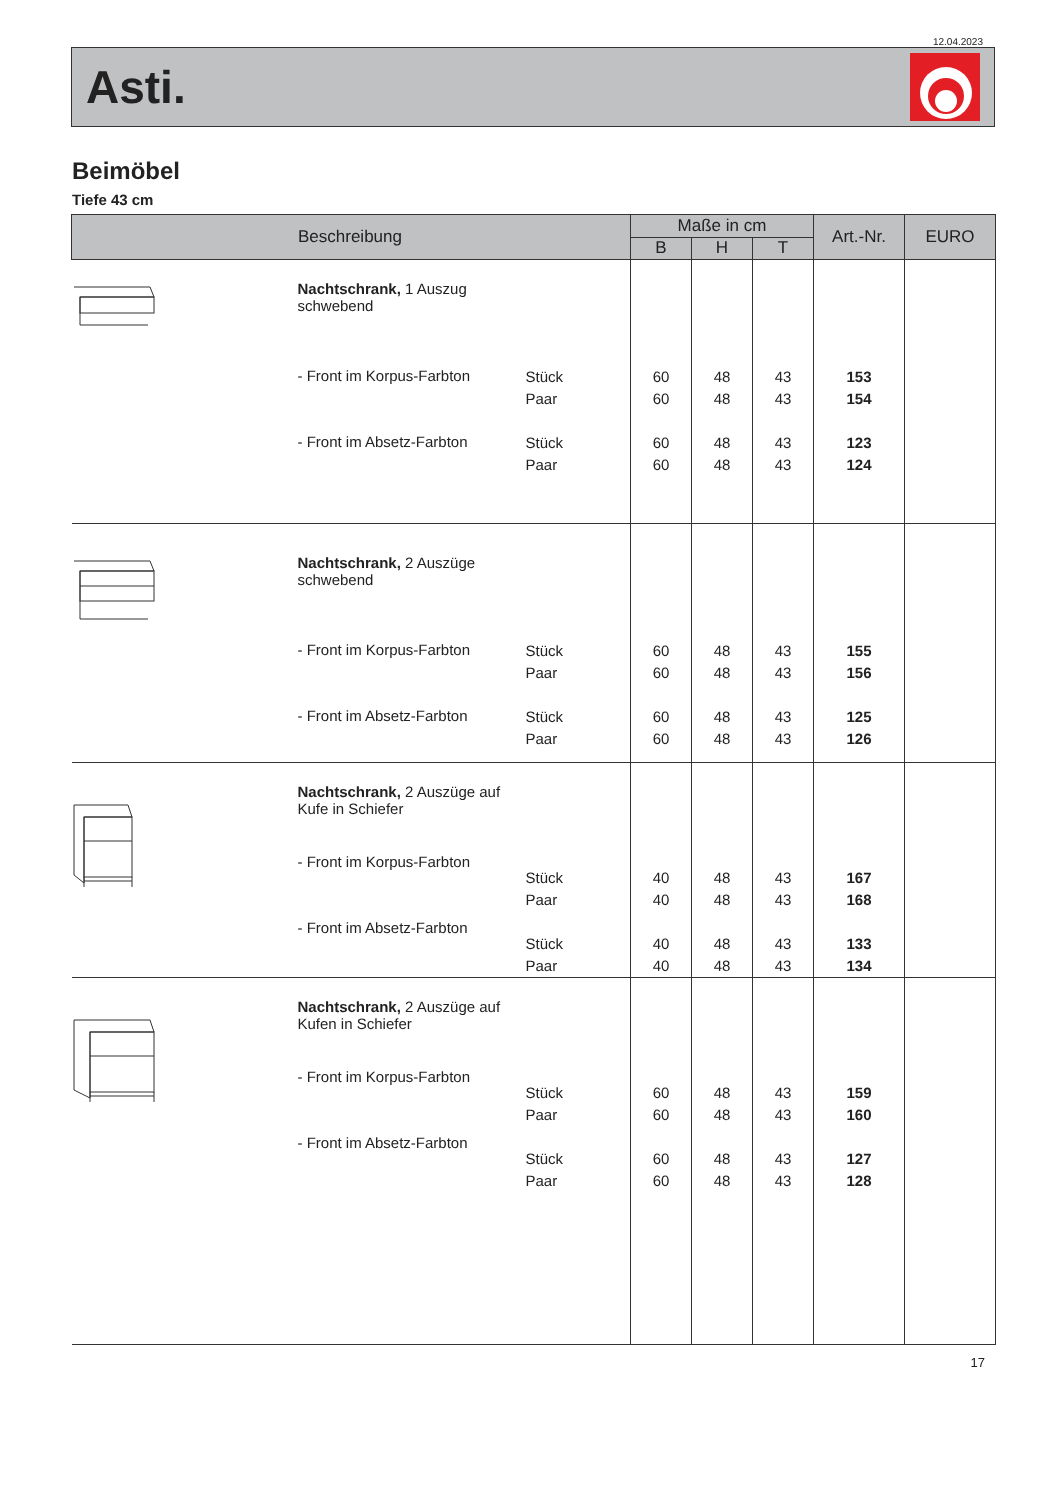12.04.2023
Asti.
Beimöbel
Tiefe 43 cm
| Beschreibung | | | Maße in cm | | | Art.-Nr. | EURO |
| --- | --- | --- | --- | --- | --- | --- | --- |
| | | | B | H | T | | |
| | Nachtschrank, 1 Auszug schwebend - Front im Korpus-Farbton - Front im Absetz-Farbton | Stück Paar Stück Paar | 60 60 60 60 | 48 48 48 48 | 43 43 43 43 | 153 154 123 124 | |
| | Nachtschrank, 2 Auszüge schwebend - Front im Korpus-Farbton - Front im Absetz-Farbton | Stück Paar Stück Paar | 60 60 60 60 | 48 48 48 48 | 43 43 43 43 | 155 156 125 126 | |
| | Nachtschrank, 2 Auszüge auf Kufe in Schiefer - Front im Korpus-Farbton - Front im Absetz-Farbton | Stück Paar Stück Paar | 40 40 40 40 | 48 48 48 48 | 43 43 43 43 | 167 168 133 134 | |
| | Nachtschrank, 2 Auszüge auf Kufen in Schiefer - Front im Korpus-Farbton - Front im Absetz-Farbton | Stück Paar Stück Paar | 60 60 60 60 | 48 48 48 48 | 43 43 43 43 | 159 160 127 128 | |
17